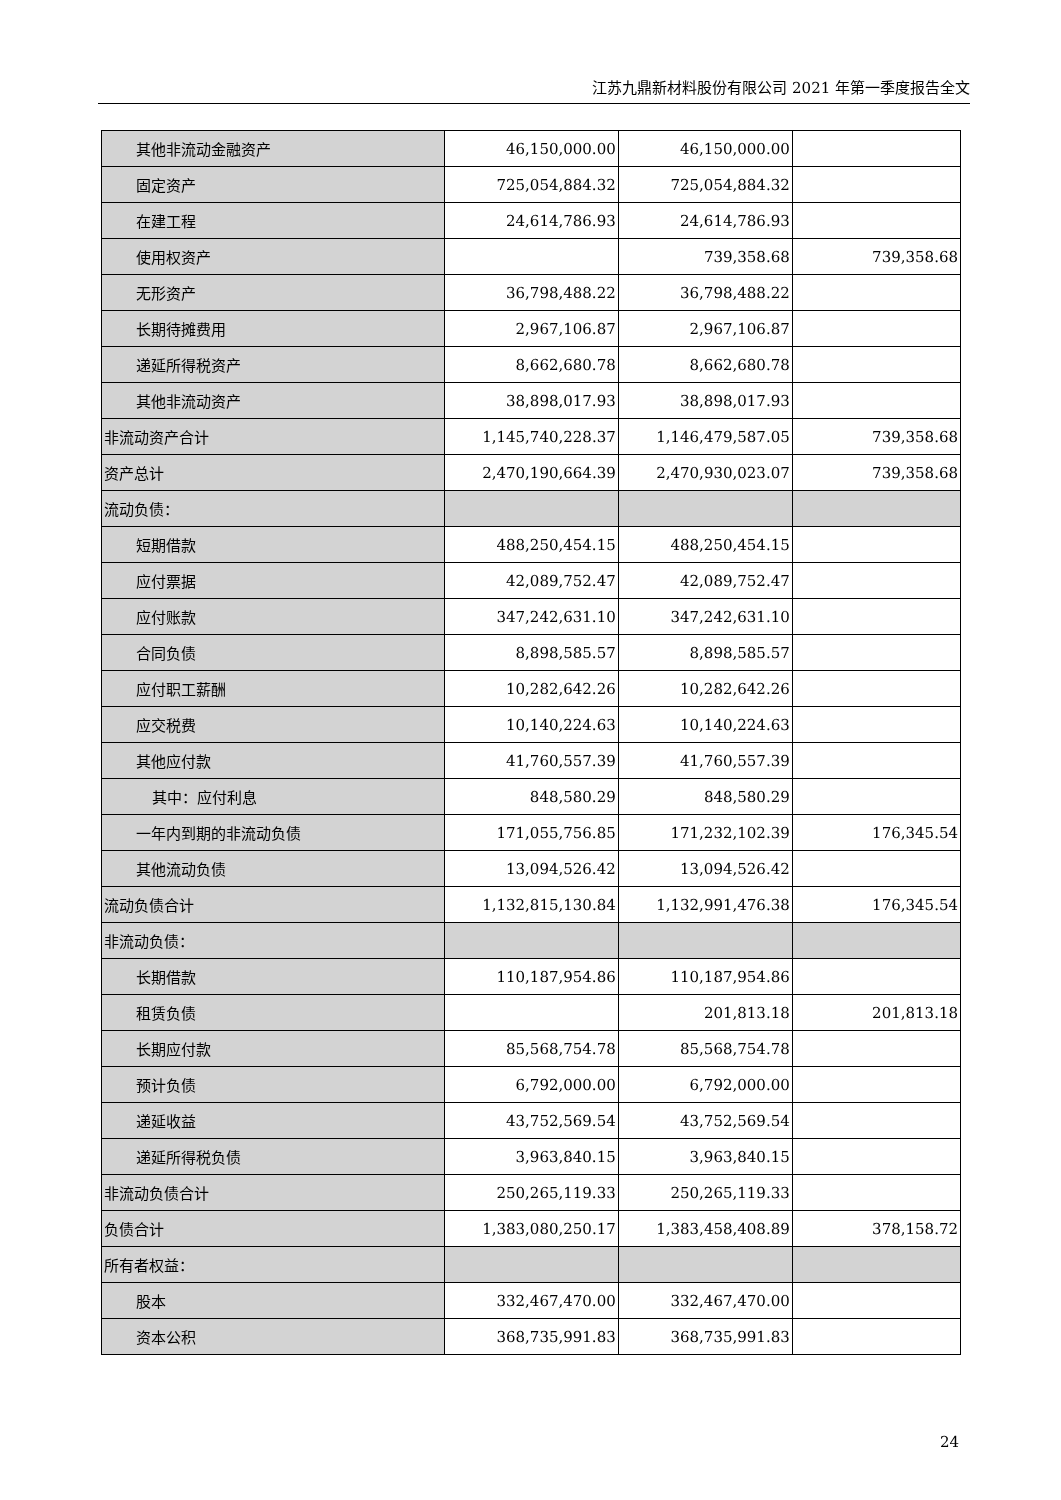江苏九鼎新材料股份有限公司 2021 年第一季度报告全文
| 其他非流动金融资产 | 46,150,000.00 | 46,150,000.00 | |
| 固定资产 | 725,054,884.32 | 725,054,884.32 | |
| 在建工程 | 24,614,786.93 | 24,614,786.93 | |
| 使用权资产 | | 739,358.68 | 739,358.68 |
| 无形资产 | 36,798,488.22 | 36,798,488.22 | |
| 长期待摊费用 | 2,967,106.87 | 2,967,106.87 | |
| 递延所得税资产 | 8,662,680.78 | 8,662,680.78 | |
| 其他非流动资产 | 38,898,017.93 | 38,898,017.93 | |
| 非流动资产合计 | 1,145,740,228.37 | 1,146,479,587.05 | 739,358.68 |
| 资产总计 | 2,470,190,664.39 | 2,470,930,023.07 | 739,358.68 |
| 流动负债： | | | |
| 短期借款 | 488,250,454.15 | 488,250,454.15 | |
| 应付票据 | 42,089,752.47 | 42,089,752.47 | |
| 应付账款 | 347,242,631.10 | 347,242,631.10 | |
| 合同负债 | 8,898,585.57 | 8,898,585.57 | |
| 应付职工薪酬 | 10,282,642.26 | 10,282,642.26 | |
| 应交税费 | 10,140,224.63 | 10,140,224.63 | |
| 其他应付款 | 41,760,557.39 | 41,760,557.39 | |
| 其中：应付利息 | 848,580.29 | 848,580.29 | |
| 一年内到期的非流动负债 | 171,055,756.85 | 171,232,102.39 | 176,345.54 |
| 其他流动负债 | 13,094,526.42 | 13,094,526.42 | |
| 流动负债合计 | 1,132,815,130.84 | 1,132,991,476.38 | 176,345.54 |
| 非流动负债： | | | |
| 长期借款 | 110,187,954.86 | 110,187,954.86 | |
| 租赁负债 | | 201,813.18 | 201,813.18 |
| 长期应付款 | 85,568,754.78 | 85,568,754.78 | |
| 预计负债 | 6,792,000.00 | 6,792,000.00 | |
| 递延收益 | 43,752,569.54 | 43,752,569.54 | |
| 递延所得税负债 | 3,963,840.15 | 3,963,840.15 | |
| 非流动负债合计 | 250,265,119.33 | 250,265,119.33 | |
| 负债合计 | 1,383,080,250.17 | 1,383,458,408.89 | 378,158.72 |
| 所有者权益： | | | |
| 股本 | 332,467,470.00 | 332,467,470.00 | |
| 资本公积 | 368,735,991.83 | 368,735,991.83 | |
24